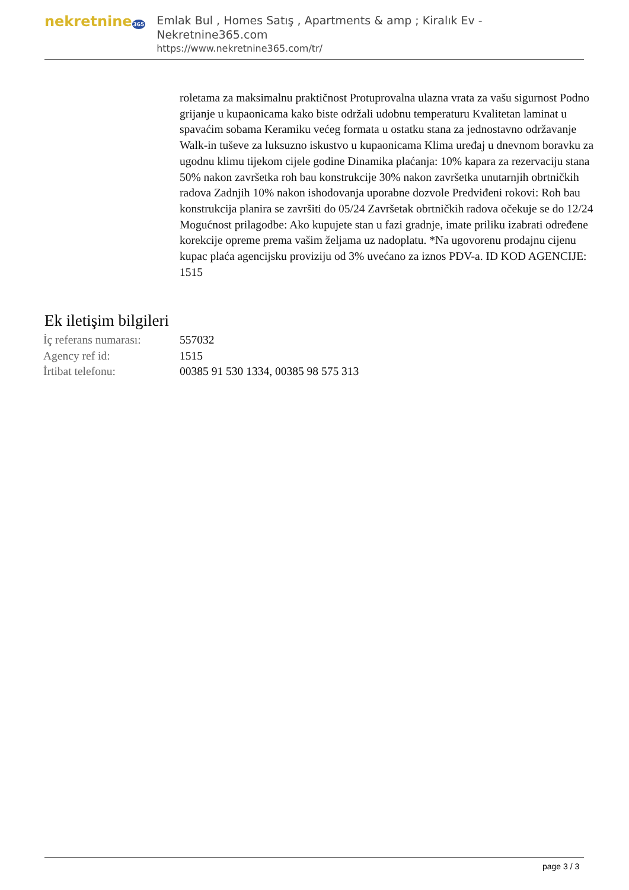nekretnine365
Emlak Bul , Homes Satış , Apartments & amp ; Kiralık Ev - Nekretnine365.com
https://www.nekretnine365.com/tr/
roletama za maksimalnu praktičnost Protuprovalna ulazna vrata za vašu sigurnost Podno grijanje u kupaonicama kako biste održali udobnu temperaturu Kvalitetan laminat u spavaćim sobama Keramiku većeg formata u ostatku stana za jednostavno održavanje Walk-in tuševe za luksuzno iskustvo u kupaonicama Klima uređaj u dnevnom boravku za ugodnu klimu tijekom cijele godine Dinamika plaćanja: 10% kapara za rezervaciju stana 50% nakon završetka roh bau konstrukcije 30% nakon završetka unutarnjih obrtničkih radova Zadnjih 10% nakon ishodovanja uporabne dozvole Predviđeni rokovi: Roh bau konstrukcija planira se završiti do 05/24 Završetak obrtničkih radova očekuje se do 12/24 Mogućnost prilagodbe: Ako kupujete stan u fazi gradnje, imate priliku izabrati određene korekcije opreme prema vašim željama uz nadoplatu. *Na ugovorenu prodajnu cijenu kupac plaća agencijsku proviziju od 3% uvećano za iznos PDV-a. ID KOD AGENCIJE: 1515
Ek iletişim bilgileri
| İç referans numarası: | 557032 |
| Agency ref id: | 1515 |
| İrtibat telefonu: | 00385 91 530 1334, 00385 98 575 313 |
page 3 / 3